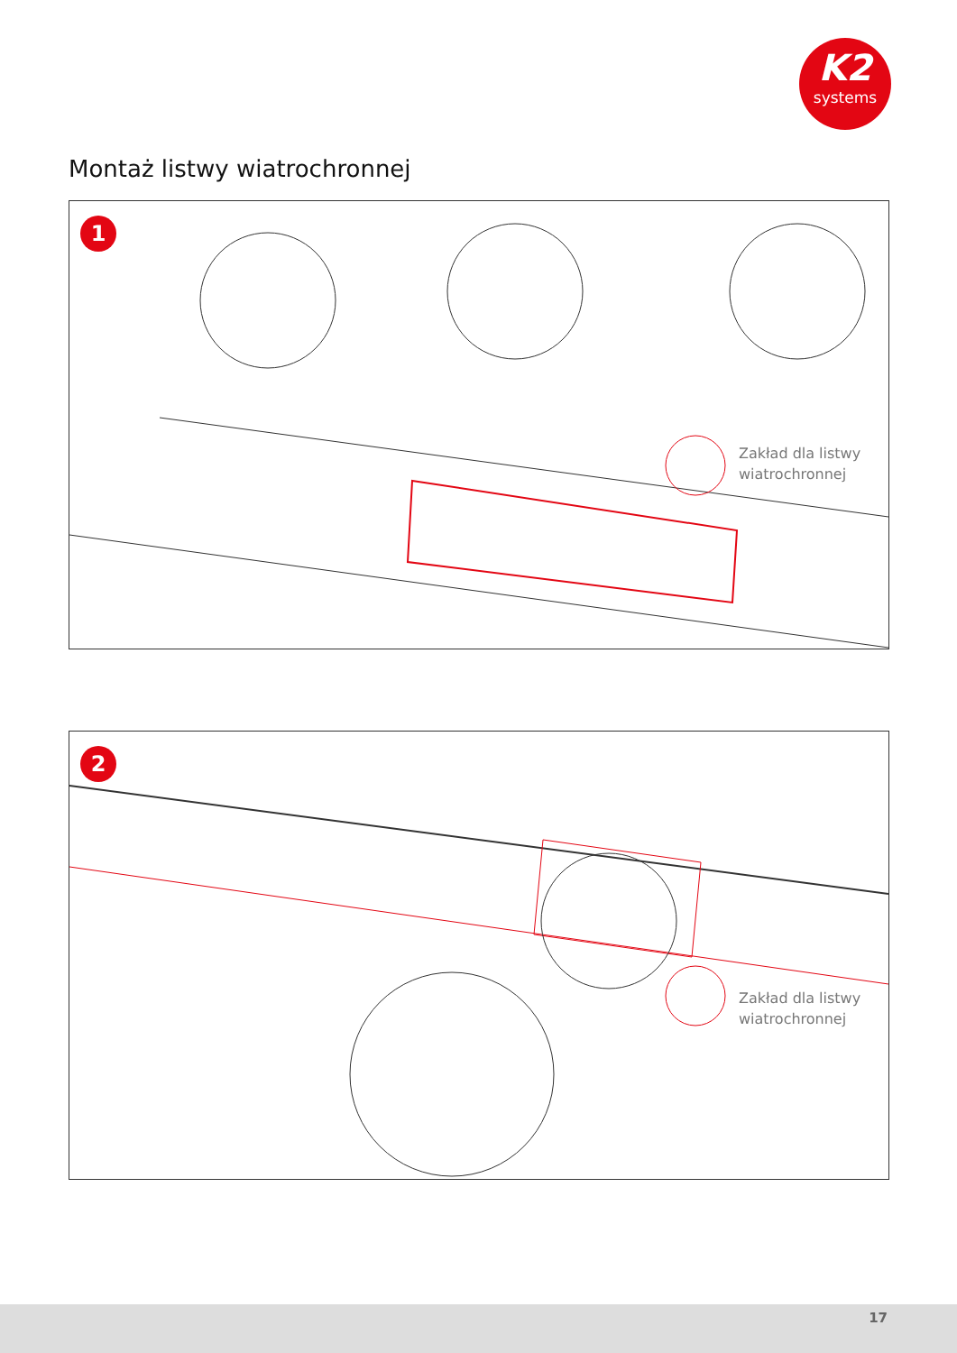K2
systems
Montaż listwy wiatrochronnej
1
Zakład dla listwy
wiatrochronnej
2
Zakład dla listwy
wiatrochronnej
17